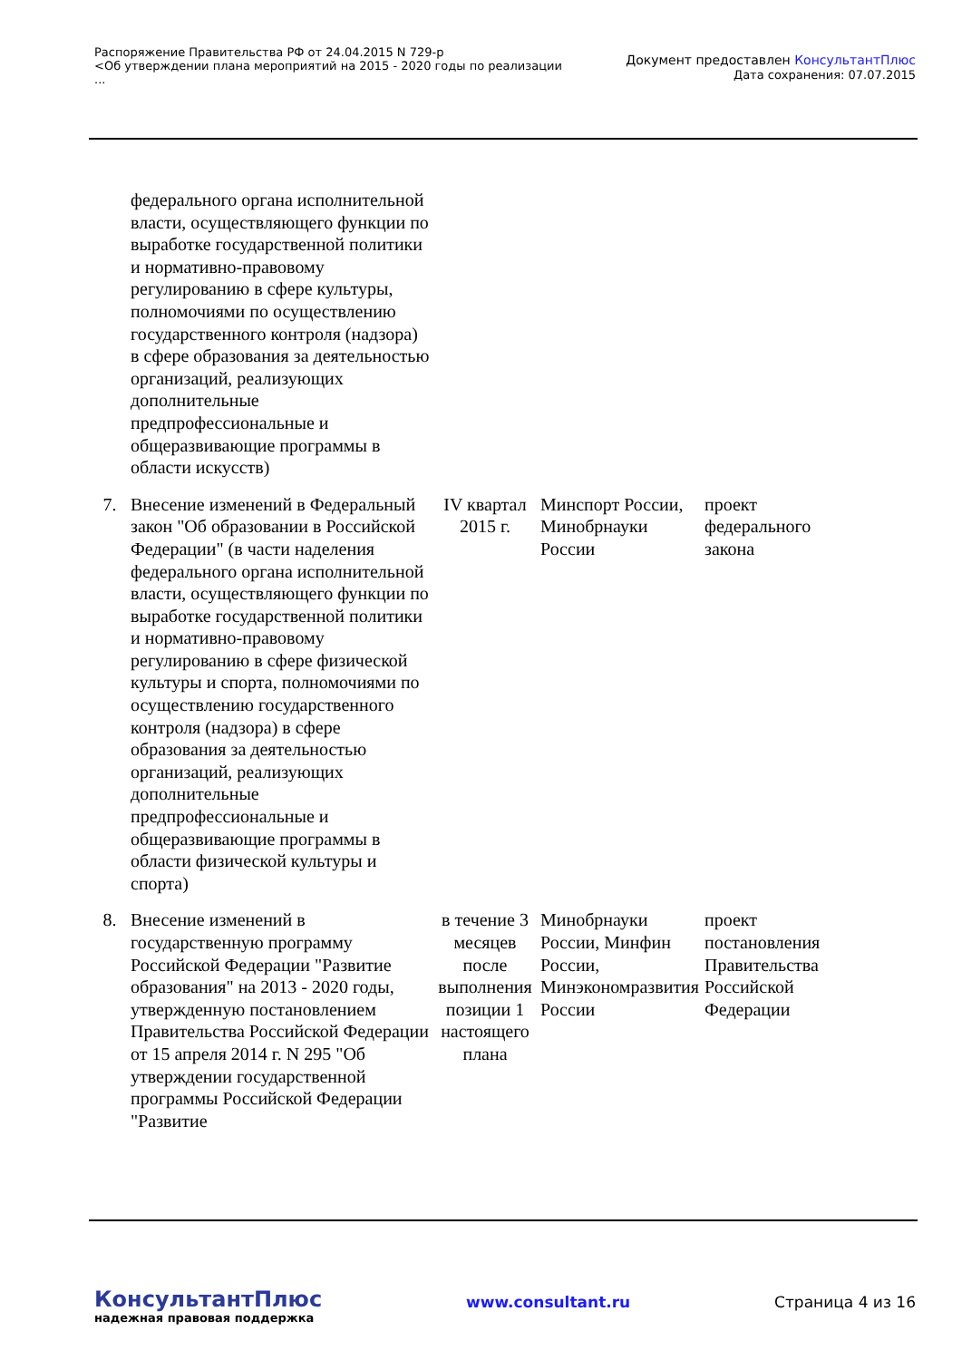Распоряжение Правительства РФ от 24.04.2015 N 729-р
<Об утверждении плана мероприятий на 2015 - 2020 годы по реализации
...
Документ предоставлен КонсультантПлюс
Дата сохранения: 07.07.2015
| | федерального органа исполнительной власти, осуществляющего функции по выработке государственной политики и нормативно-правовому регулированию в сфере культуры, полномочиями по осуществлению государственного контроля (надзора) в сфере образования за деятельностью организаций, реализующих дополнительные предпрофессиональные и общеразвивающие программы в области искусств) | | | |
| 7. | Внесение изменений в Федеральный закон "Об образовании в Российской Федерации" (в части наделения федерального органа исполнительной власти, осуществляющего функции по выработке государственной политики и нормативно-правовому регулированию в сфере физической культуры и спорта, полномочиями по осуществлению государственного контроля (надзора) в сфере образования за деятельностью организаций, реализующих дополнительные предпрофессиональные и общеразвивающие программы в области физической культуры и спорта) | IV квартал 2015 г. | Минспорт России, Минобрнауки России | проект федерального закона |
| 8. | Внесение изменений в государственную программу Российской Федерации "Развитие образования" на 2013 - 2020 годы, утвержденную постановлением Правительства Российской Федерации от 15 апреля 2014 г. N 295 "Об утверждении государственной программы Российской Федерации "Развитие | в течение 3 месяцев после выполнения позиции 1 настоящего плана | Минобрнауки России, Минфин России, Минэкономразвития России | проект постановления Правительства Российской Федерации |
КонсультантПлюс
надежная правовая поддержка
www.consultant.ru Страница 4 из 16